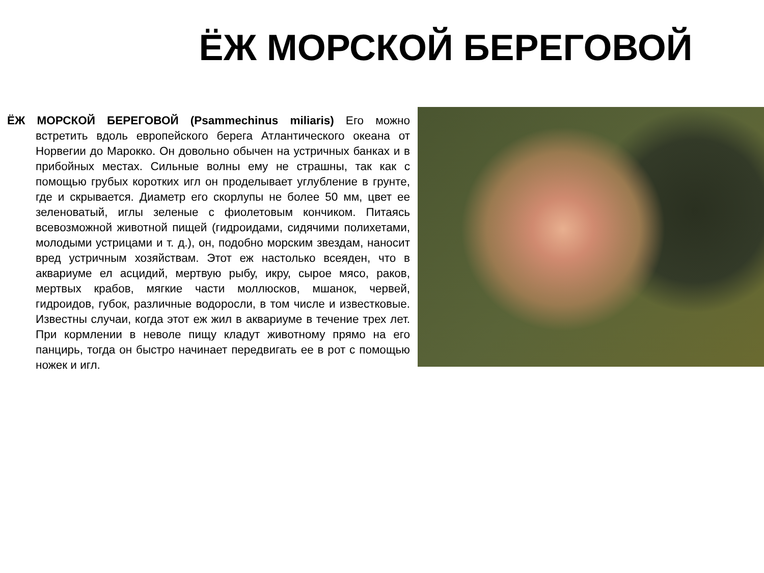ЁЖ МОРСКОЙ БЕРЕГОВОЙ
ЁЖ МОРСКОЙ БЕРЕГОВОЙ (Psammechinus miliaris) Его можно встретить вдоль европейского берега Атлантического океана от Норвегии до Марокко. Он довольно обычен на устричных банках и в прибойных местах. Сильные волны ему не страшны, так как с помощью грубых коротких игл он проделывает углубление в грунте, где и скрывается. Диаметр его скорлупы не более 50 мм, цвет ее зеленоватый, иглы зеленые с фиолетовым кончиком. Питаясь всевозможной животной пищей (гидроидами, сидячими полихетами, молодыми устрицами и т. д.), он, подобно морским звездам, наносит вред устричным хозяйствам. Этот еж настолько всеяден, что в аквариуме ел асцидий, мертвую рыбу, икру, сырое мясо, раков, мертвых крабов, мягкие части моллюсков, мшанок, червей, гидроидов, губок, различные водоросли, в том числе и известковые. Известны случаи, когда этот еж жил в аквариуме в течение трех лет. При кормлении в неволе пищу кладут животному прямо на его панцирь, тогда он быстро начинает передвигать ее в рот с помощью ножек и игл.